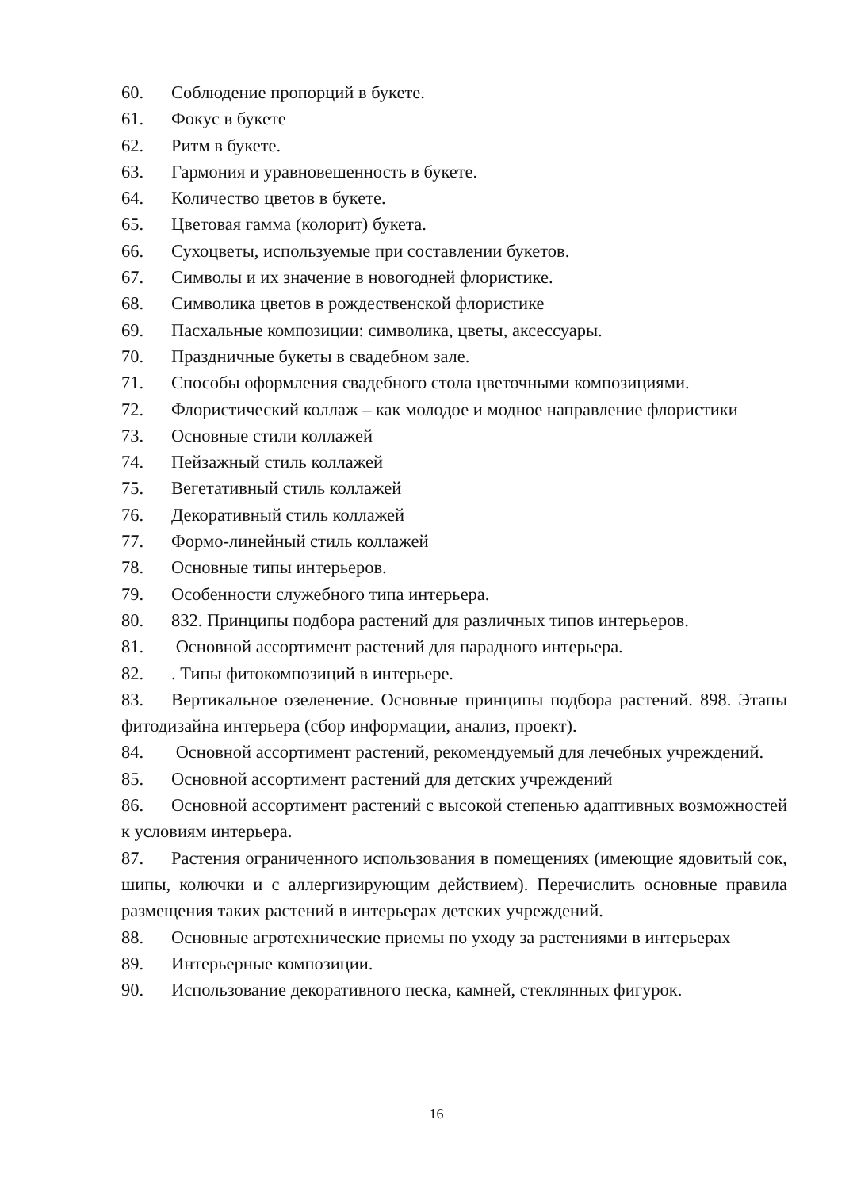60. Соблюдение пропорций в букете.
61. Фокус в букете
62. Ритм в букете.
63. Гармония и уравновешенность в букете.
64. Количество цветов в букете.
65. Цветовая гамма (колорит) букета.
66. Сухоцветы, используемые при составлении букетов.
67. Символы и их значение в новогодней флористике.
68. Символика цветов в рождественской флористике
69. Пасхальные композиции: символика, цветы, аксессуары.
70. Праздничные букеты в свадебном зале.
71. Способы оформления свадебного стола цветочными композициями.
72. Флористический коллаж – как молодое и модное направление флористики
73. Основные стили коллажей
74. Пейзажный стиль коллажей
75. Вегетативный стиль коллажей
76. Декоративный стиль коллажей
77. Формо-линейный стиль коллажей
78. Основные типы интерьеров.
79. Особенности служебного типа интерьера.
80. 832. Принципы подбора растений для различных типов интерьеров.
81. Основной ассортимент растений для парадного интерьера.
82.. Типы фитокомпозиций в интерьере.
83. Вертикальное озеленение. Основные принципы подбора растений. 898. Этапы фитодизайна интерьера (сбор информации, анализ, проект).
84. Основной ассортимент растений, рекомендуемый для лечебных учреждений.
85. Основной ассортимент растений для детских учреждений
86. Основной ассортимент растений с высокой степенью адаптивных возможностей к условиям интерьера.
87. Растения ограниченного использования в помещениях (имеющие ядовитый сок, шипы, колючки и с аллергизирующим действием). Перечислить основные правила размещения таких растений в интерьерах детских учреждений.
88. Основные агротехнические приемы по уходу за растениями в интерьерах
89. Интерьерные композиции.
90. Использование декоративного песка, камней, стеклянных фигурок.
16